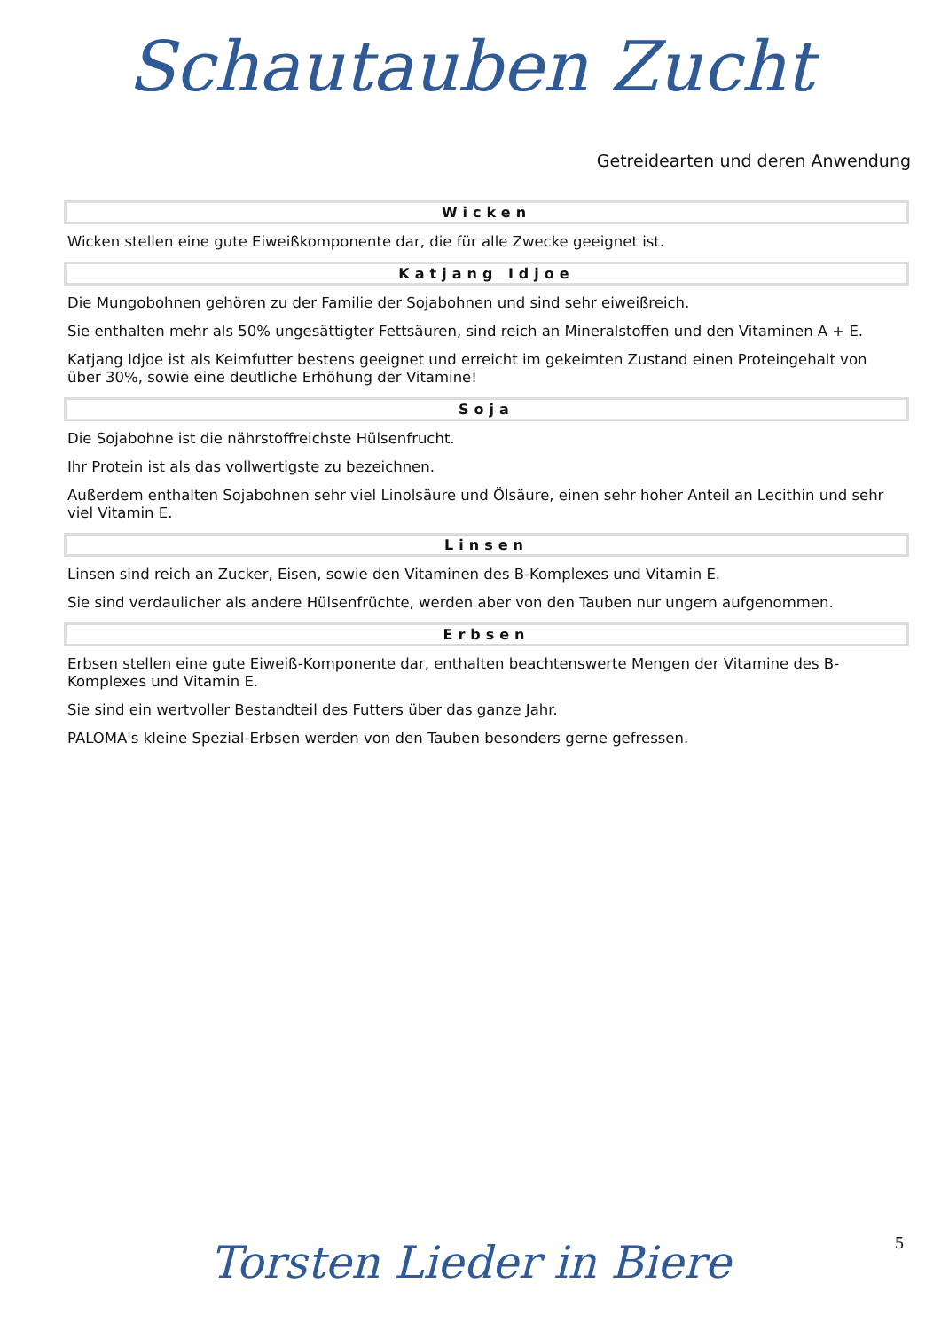Schautauben Zucht
Getreidearten und deren Anwendung
Wicken
Wicken stellen eine gute Eiweißkomponente dar, die für alle Zwecke geeignet ist.
Katjang Idjoe
Die Mungobohnen gehören zu der Familie der Sojabohnen und sind sehr eiweißreich.
Sie enthalten mehr als 50% ungesättigter Fettsäuren, sind reich an Mineralstoffen und den Vitaminen A + E.
Katjang Idjoe ist als Keimfutter bestens geeignet und erreicht im gekeimten Zustand einen Proteingehalt von
über 30%, sowie eine deutliche Erhöhung der Vitamine!
Soja
Die Sojabohne ist die nährstoffreichste Hülsenfrucht.
Ihr Protein ist als das vollwertigste zu bezeichnen.
Außerdem enthalten Sojabohnen sehr viel Linolsäure und Ölsäure, einen sehr hoher Anteil an Lecithin und sehr viel Vitamin E.
Linsen
Linsen sind reich an Zucker, Eisen, sowie den Vitaminen des B-Komplexes und Vitamin E.
Sie sind verdaulicher als andere Hülsenfrüchte, werden aber von den Tauben nur ungern aufgenommen.
Erbsen
Erbsen stellen eine gute Eiweiß-Komponente dar, enthalten beachtenswerte Mengen der Vitamine des B-Komplexes und Vitamin E.
Sie sind ein wertvoller Bestandteil des Futters über das ganze Jahr.
PALOMA's kleine Spezial-Erbsen werden von den Tauben besonders gerne gefressen.
5 Torsten Lieder in Biere